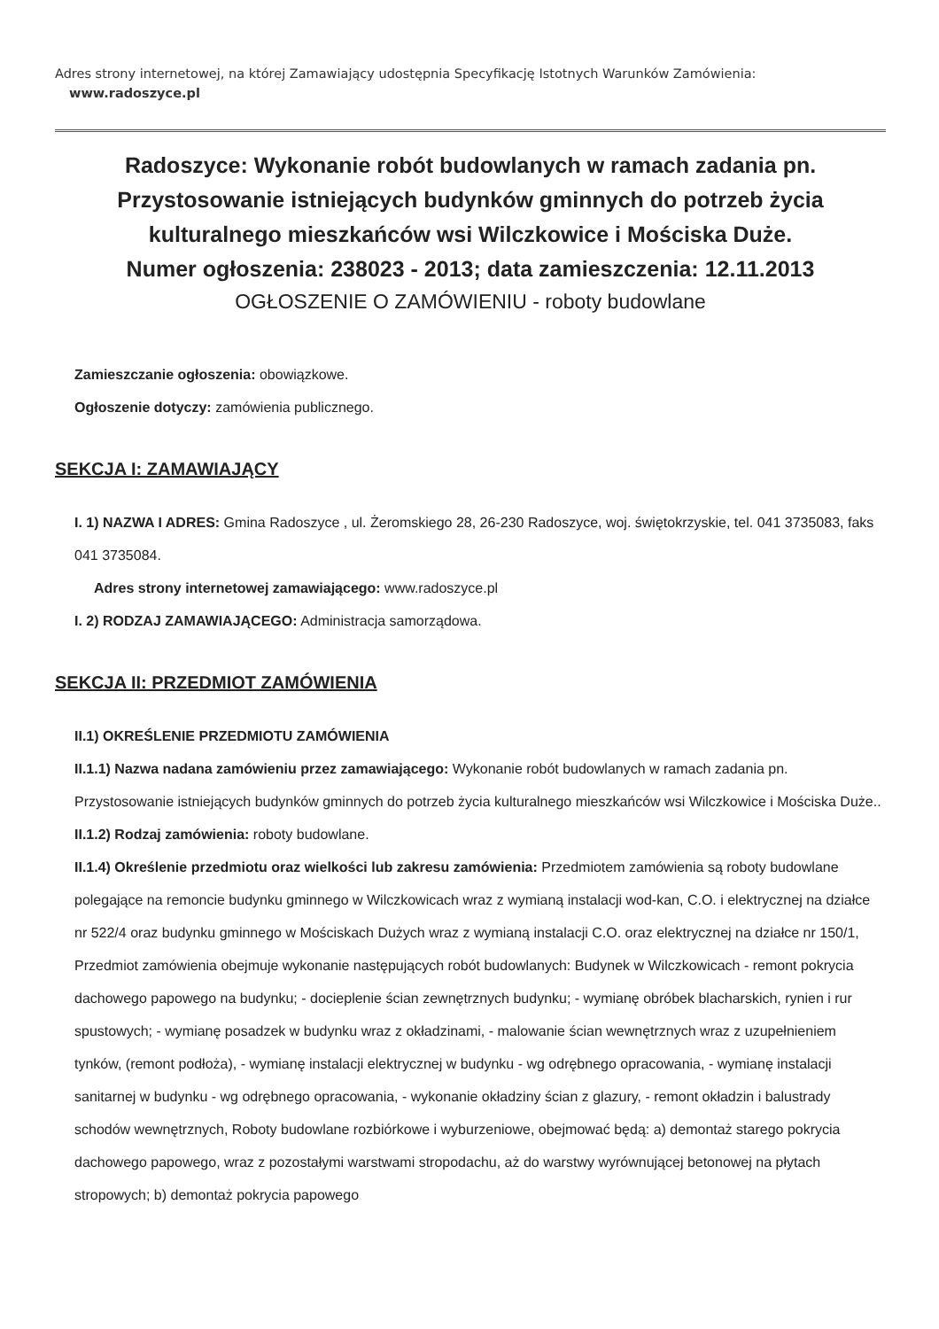Adres strony internetowej, na której Zamawiający udostępnia Specyfikację Istotnych Warunków Zamówienia:
www.radoszyce.pl
Radoszyce: Wykonanie robót budowlanych w ramach zadania pn. Przystosowanie istniejących budynków gminnych do potrzeb życia kulturalnego mieszkańców wsi Wilczkowice i Mościska Duże.
Numer ogłoszenia: 238023 - 2013; data zamieszczenia: 12.11.2013
OGŁOSZENIE O ZAMÓWIENIU - roboty budowlane
Zamieszczanie ogłoszenia: obowiązkowe.
Ogłoszenie dotyczy: zamówienia publicznego.
SEKCJA I: ZAMAWIAJĄCY
I. 1) NAZWA I ADRES: Gmina Radoszyce , ul. Żeromskiego 28, 26-230 Radoszyce, woj. świętokrzyskie, tel. 041 3735083, faks 041 3735084.
Adres strony internetowej zamawiającego: www.radoszyce.pl
I. 2) RODZAJ ZAMAWIAJĄCEGO: Administracja samorządowa.
SEKCJA II: PRZEDMIOT ZAMÓWIENIA
II.1) OKREŚLENIE PRZEDMIOTU ZAMÓWIENIA
II.1.1) Nazwa nadana zamówieniu przez zamawiającego: Wykonanie robót budowlanych w ramach zadania pn. Przystosowanie istniejących budynków gminnych do potrzeb życia kulturalnego mieszkańców wsi Wilczkowice i Mościska Duże..
II.1.2) Rodzaj zamówienia: roboty budowlane.
II.1.4) Określenie przedmiotu oraz wielkości lub zakresu zamówienia: Przedmiotem zamówienia są roboty budowlane polegające na remoncie budynku gminnego w Wilczkowicach wraz z wymianą instalacji wod-kan, C.O. i elektrycznej na działce nr 522/4 oraz budynku gminnego w Mościskach Dużych wraz z wymianą instalacji C.O. oraz elektrycznej na działce nr 150/1, Przedmiot zamówienia obejmuje wykonanie następujących robót budowlanych: Budynek w Wilczkowicach - remont pokrycia dachowego papowego na budynku; - docieplenie ścian zewnętrznych budynku; - wymianę obróbek blacharskich, rynien i rur spustowych; - wymianę posadzek w budynku wraz z okładzinami, - malowanie ścian wewnętrznych wraz z uzupełnieniem tynków, (remont podłoża), - wymianę instalacji elektrycznej w budynku - wg odrębnego opracowania, - wymianę instalacji sanitarnej w budynku - wg odrębnego opracowania, - wykonanie okładziny ścian z glazury, - remont okładzin i balustrady schodów wewnętrznych, Roboty budowlane rozbiórkowe i wyburzeniowe, obejmować będą: a) demontaż starego pokrycia dachowego papowego, wraz z pozostałymi warstwami stropodachu, aż do warstwy wyrównującej betonowej na płytach stropowych; b) demontaż pokrycia papowego